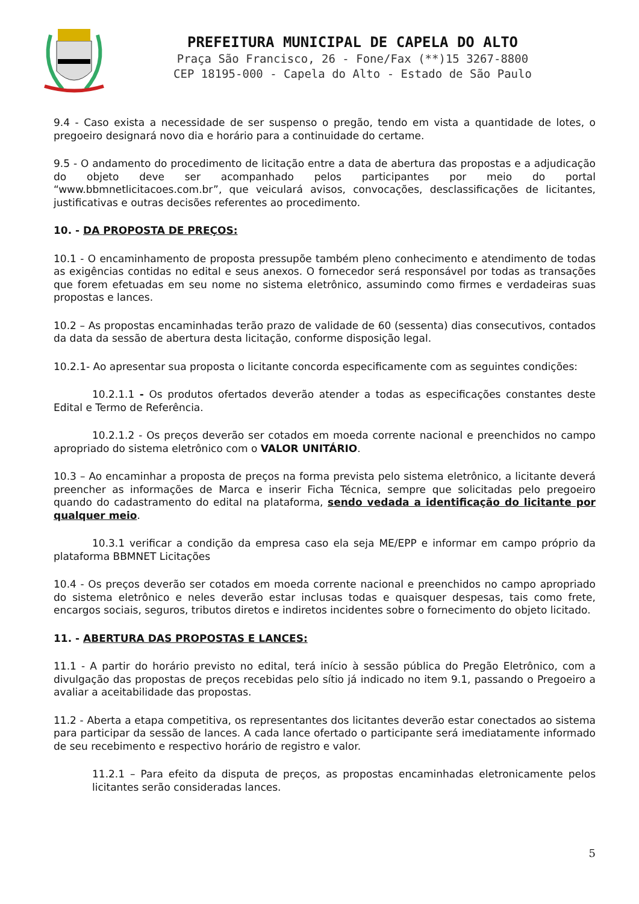PREFEITURA MUNICIPAL DE CAPELA DO ALTO
Praça São Francisco, 26 - Fone/Fax (**)15 3267-8800
CEP 18195-000 - Capela do Alto - Estado de São Paulo
9.4 - Caso exista a necessidade de ser suspenso o pregão, tendo em vista a quantidade de lotes, o pregoeiro designará novo dia e horário para a continuidade do certame.
9.5 - O andamento do procedimento de licitação entre a data de abertura das propostas e a adjudicação do objeto deve ser acompanhado pelos participantes por meio do portal “www.bbmnetlicitacoes.com.br”, que veiculará avisos, convocações, desclassificações de licitantes, justificativas e outras decisões referentes ao procedimento.
10. - DA PROPOSTA DE PREÇOS:
10.1 - O encaminhamento de proposta pressupõe também pleno conhecimento e atendimento de todas as exigências contidas no edital e seus anexos. O fornecedor será responsável por todas as transações que forem efetuadas em seu nome no sistema eletrônico, assumindo como firmes e verdadeiras suas propostas e lances.
10.2 – As propostas encaminhadas terão prazo de validade de 60 (sessenta) dias consecutivos, contados da data da sessão de abertura desta licitação, conforme disposição legal.
10.2.1- Ao apresentar sua proposta o licitante concorda especificamente com as seguintes condições:
10.2.1.1 - Os produtos ofertados deverão atender a todas as especificações constantes deste Edital e Termo de Referência.
10.2.1.2 - Os preços deverão ser cotados em moeda corrente nacional e preenchidos no campo apropriado do sistema eletrônico com o VALOR UNITÁRIO.
10.3 – Ao encaminhar a proposta de preços na forma prevista pelo sistema eletrônico, a licitante deverá preencher as informações de Marca e inserir Ficha Técnica, sempre que solicitadas pelo pregoeiro quando do cadastramento do edital na plataforma, sendo vedada a identificação do licitante por qualquer meio.
10.3.1 verificar a condição da empresa caso ela seja ME/EPP e informar em campo próprio da plataforma BBMNET Licitações
10.4 - Os preços deverão ser cotados em moeda corrente nacional e preenchidos no campo apropriado do sistema eletrônico e neles deverão estar inclusas todas e quaisquer despesas, tais como frete, encargos sociais, seguros, tributos diretos e indiretos incidentes sobre o fornecimento do objeto licitado.
11. - ABERTURA DAS PROPOSTAS E LANCES:
11.1 - A partir do horário previsto no edital, terá início à sessão pública do Pregão Eletrônico, com a divulgação das propostas de preços recebidas pelo sítio já indicado no item 9.1, passando o Pregoeiro a avaliar a aceitabilidade das propostas.
11.2 - Aberta a etapa competitiva, os representantes dos licitantes deverão estar conectados ao sistema para participar da sessão de lances. A cada lance ofertado o participante será imediatamente informado de seu recebimento e respectivo horário de registro e valor.
11.2.1 – Para efeito da disputa de preços, as propostas encaminhadas eletronicamente pelos licitantes serão consideradas lances.
5